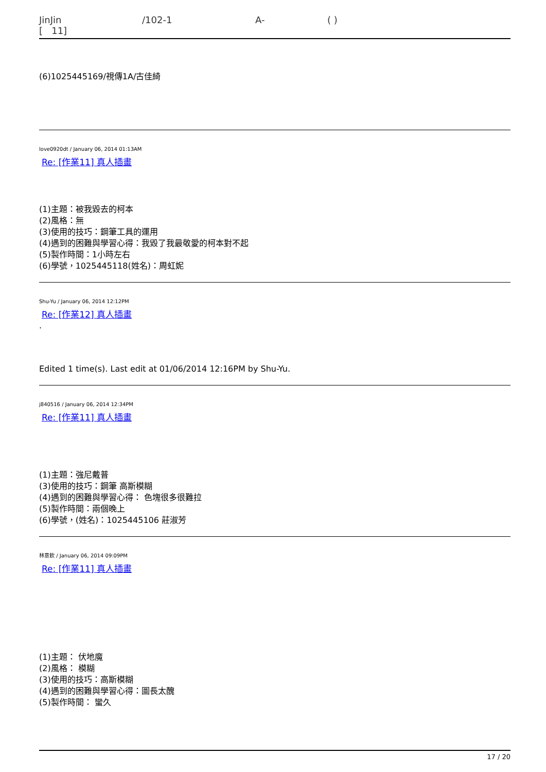JinJin /102-1 A- ( )
[ 11]
(6)1025445169/視傳1A/古佳綺
love0920dt / January 06, 2014 01:13AM
Re: [作業11] 真人插畫
(1)主題：被我毀去的柯本
(2)風格：無
(3)使用的技巧：鋼筆工具的運用
(4)遇到的困難與學習心得：我毀了我最敬愛的柯本對不起
(5)製作時間：1小時左右
(6)學號，1025445118(姓名)：周虹妮
Shu-Yu / January 06, 2014 12:12PM
Re: [作業12] 真人插畫
.
Edited 1 time(s). Last edit at 01/06/2014 12:16PM by Shu-Yu.
j840516 / January 06, 2014 12:34PM
Re: [作業11] 真人插畫
(1)主題：強尼戴普
(3)使用的技巧：鋼筆 高斯模糊
(4)遇到的困難與學習心得： 色塊很多很難拉
(5)製作時間：兩個晚上
(6)學號，(姓名)：1025445106 莊淑芳
林意欽 / January 06, 2014 09:09PM
Re: [作業11] 真人插畫
(1)主題： 伏地魔
(2)風格： 模糊
(3)使用的技巧：高斯模糊
(4)遇到的困難與學習心得：圖長太醜
(5)製作時間： 蠻久
17 / 20